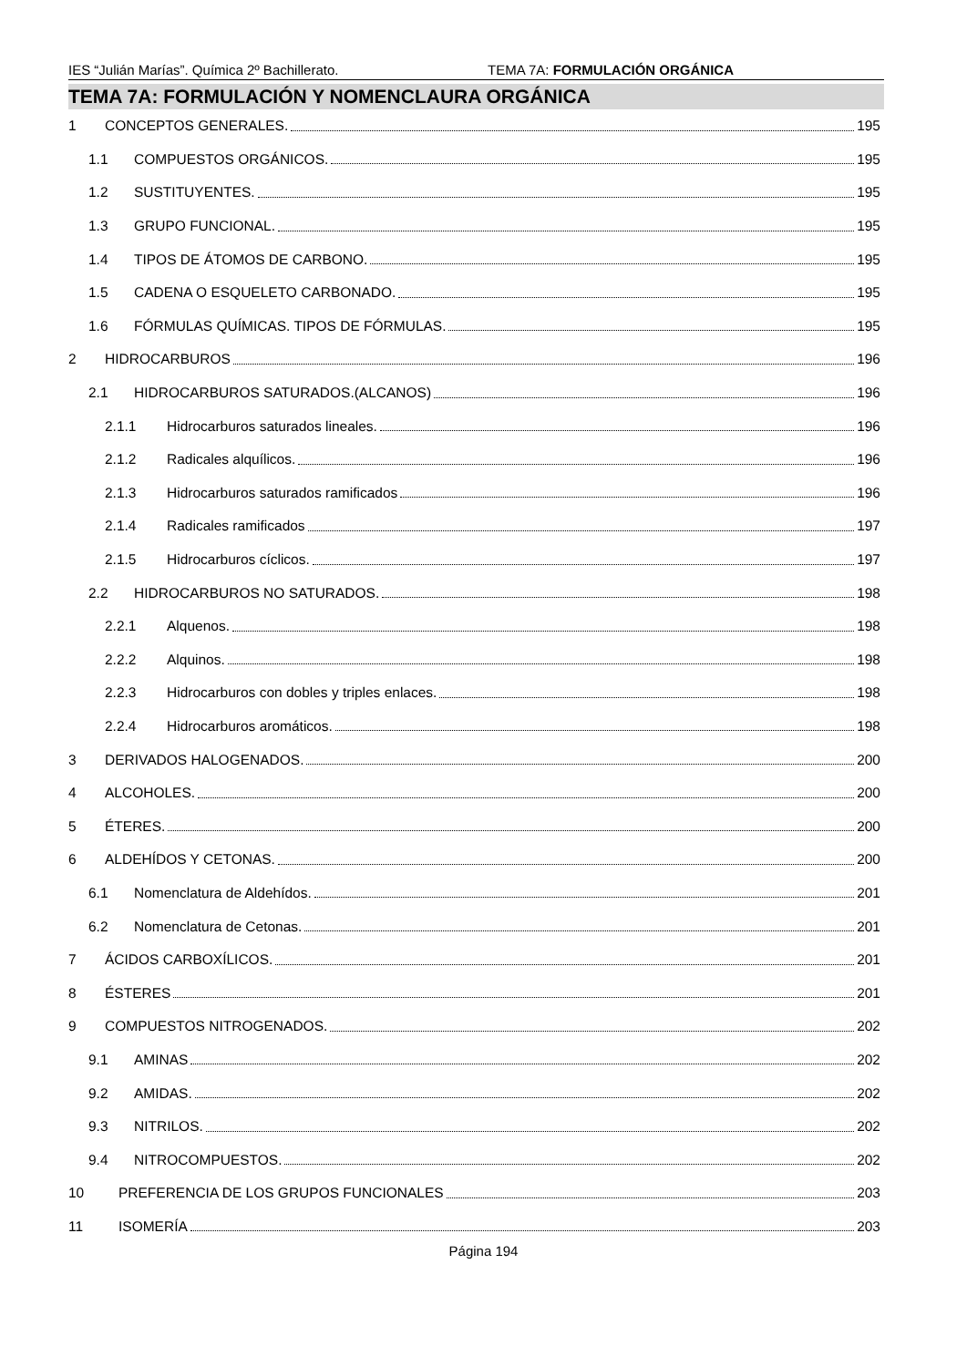IES “Julián Marías”. Química 2º Bachillerato. TEMA 7A: FORMULACIÓN ORGÁNICA
TEMA 7A: FORMULACIÓN Y NOMENCLAURA ORGÁNICA
1 CONCEPTOS GENERALES. 195
1.1 COMPUESTOS ORGÁNICOS. 195
1.2 SUSTITUYENTES. 195
1.3 GRUPO FUNCIONAL. 195
1.4 TIPOS DE ÁTOMOS DE CARBONO. 195
1.5 CADENA O ESQUELETO CARBONADO. 195
1.6 FÓRMULAS QUÍMICAS. TIPOS DE FÓRMULAS. 195
2 HIDROCARBUROS 196
2.1 HIDROCARBUROS SATURADOS.(ALCANOS) 196
2.1.1 Hidrocarburos saturados lineales. 196
2.1.2 Radicales alquílicos. 196
2.1.3 Hidrocarburos saturados ramificados 196
2.1.4 Radicales ramificados 197
2.1.5 Hidrocarburos cíclicos. 197
2.2 HIDROCARBUROS NO SATURADOS. 198
2.2.1 Alquenos. 198
2.2.2 Alquinos. 198
2.2.3 Hidrocarburos con dobles y triples enlaces. 198
2.2.4 Hidrocarburos aromáticos. 198
3 DERIVADOS HALOGENADOS. 200
4 ALCOHOLES. 200
5 ÉTERES. 200
6 ALDEHÍDOS Y CETONAS. 200
6.1 Nomenclatura de Aldehídos. 201
6.2 Nomenclatura de Cetonas. 201
7 ÁCIDOS CARBOXÍLICOS. 201
8 ÉSTERES 201
9 COMPUESTOS NITROGENADOS. 202
9.1 AMINAS 202
9.2 AMIDAS. 202
9.3 NITRILOS. 202
9.4 NITROCOMPUESTOS. 202
10 PREFERENCIA DE LOS GRUPOS FUNCIONALES 203
11 ISOMERÍA 203
Página 194